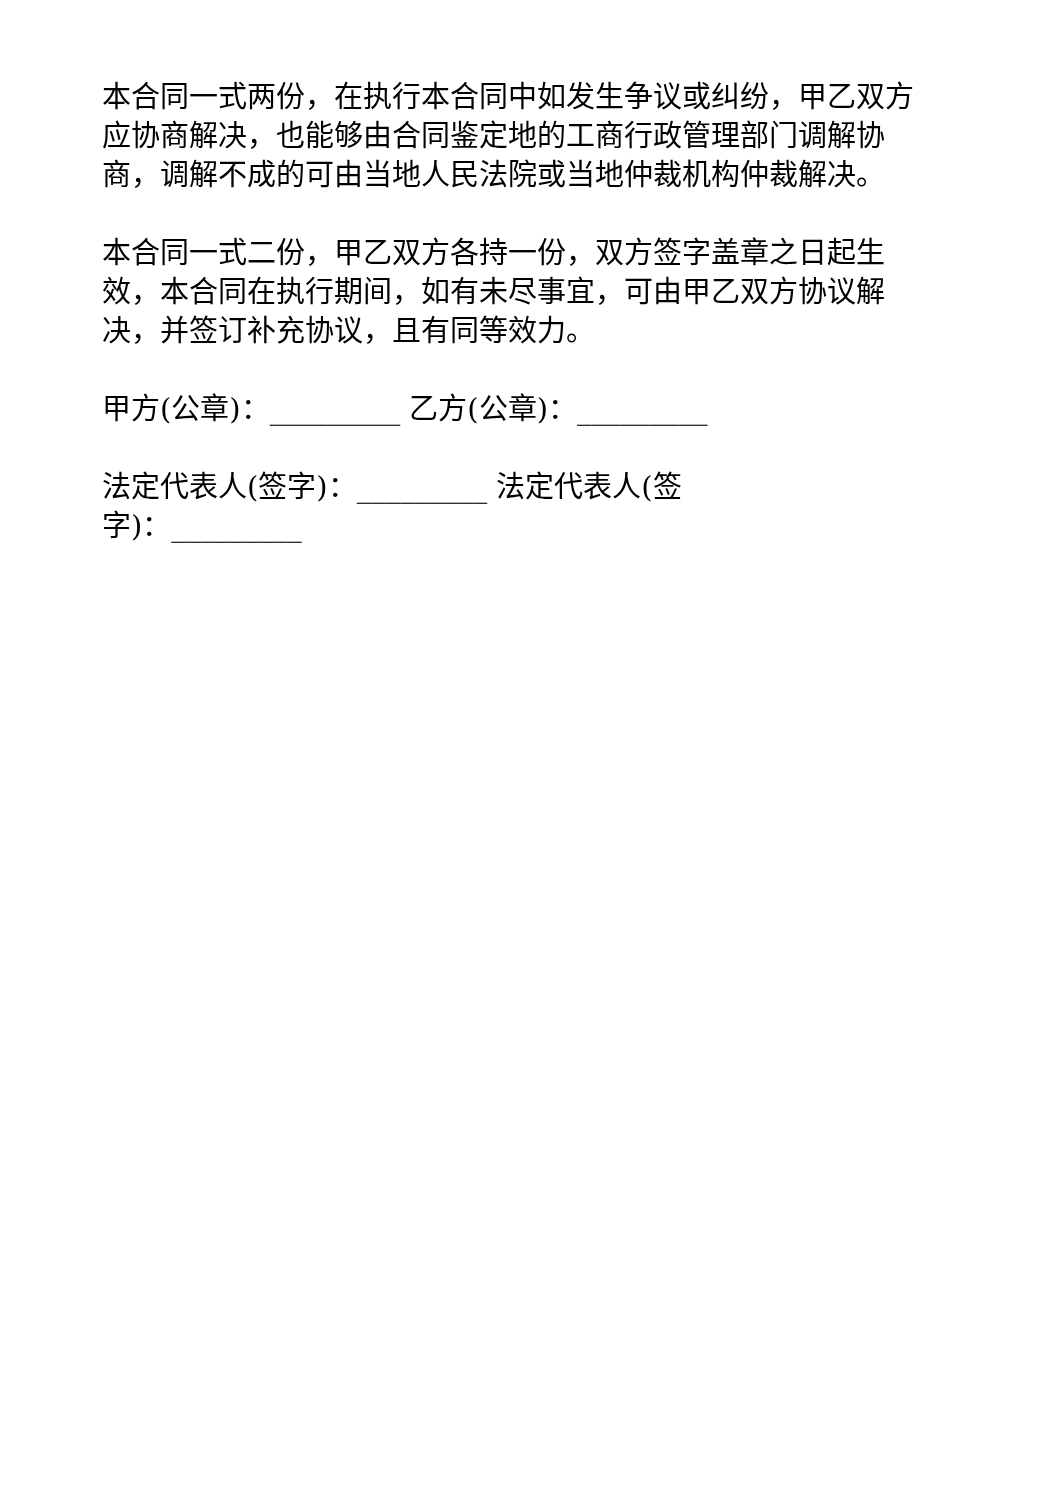本合同一式两份，在执行本合同中如发生争议或纠纷，甲乙双方应协商解决，也能够由合同鉴定地的工商行政管理部门调解协商，调解不成的可由当地人民法院或当地仲裁机构仲裁解决。
本合同一式二份，甲乙双方各持一份，双方签字盖章之日起生效，本合同在执行期间，如有未尽事宜，可由甲乙双方协议解决，并签订补充协议，且有同等效力。
甲方(公章)：_________ 乙方(公章)：_________
法定代表人(签字)：_________ 法定代表人(签
字)：_________